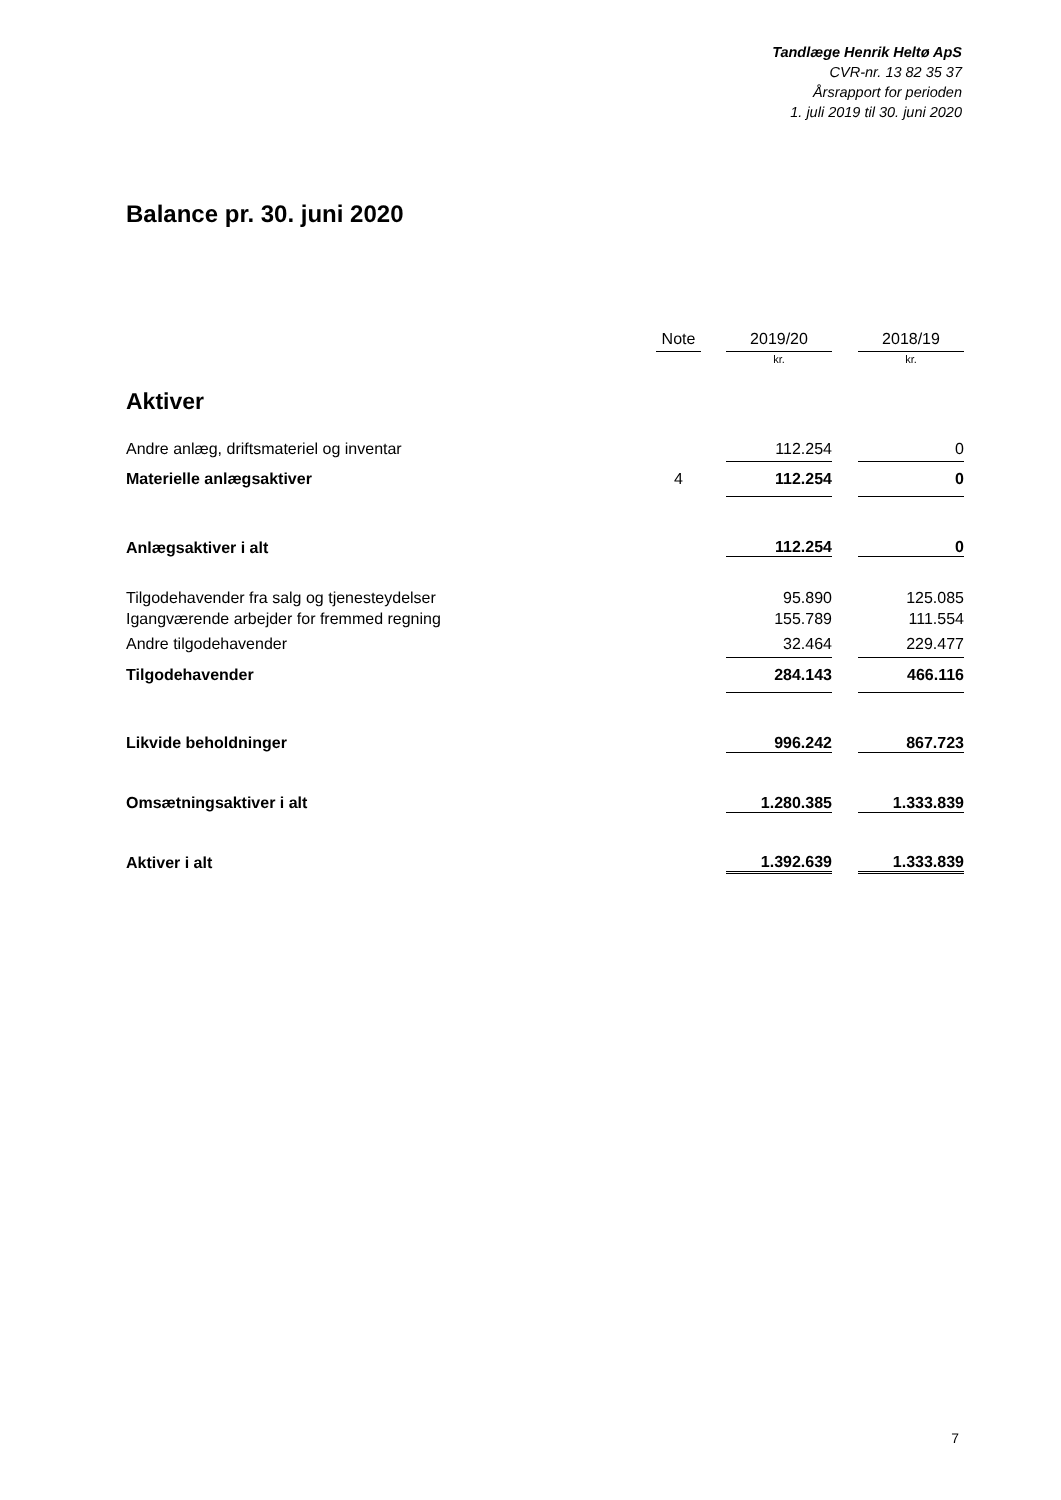Tandlæge Henrik Heltø ApS
CVR-nr. 13 82 35 37
Årsrapport for perioden
1. juli 2019 til 30. juni 2020
Balance pr. 30. juni 2020
| | Note | | 2019/20 | | 2018/19 |
| --- | --- | --- | --- | --- | --- |
| | | | kr. | | kr. |
| Aktiver | | | | | |
| Andre anlæg, driftsmateriel og inventar | | | 112.254 | | 0 |
| Materielle anlægsaktiver | 4 | | 112.254 | | 0 |
| Anlægsaktiver i alt | | | 112.254 | | 0 |
| Tilgodehavender fra salg og tjenesteydelser | | | 95.890 | | 125.085 |
| Igangværende arbejder for fremmed regning | | | 155.789 | | 111.554 |
| Andre tilgodehavender | | | 32.464 | | 229.477 |
| Tilgodehavender | | | 284.143 | | 466.116 |
| Likvide beholdninger | | | 996.242 | | 867.723 |
| Omsætningsaktiver i alt | | | 1.280.385 | | 1.333.839 |
| Aktiver i alt | | | 1.392.639 | | 1.333.839 |
7